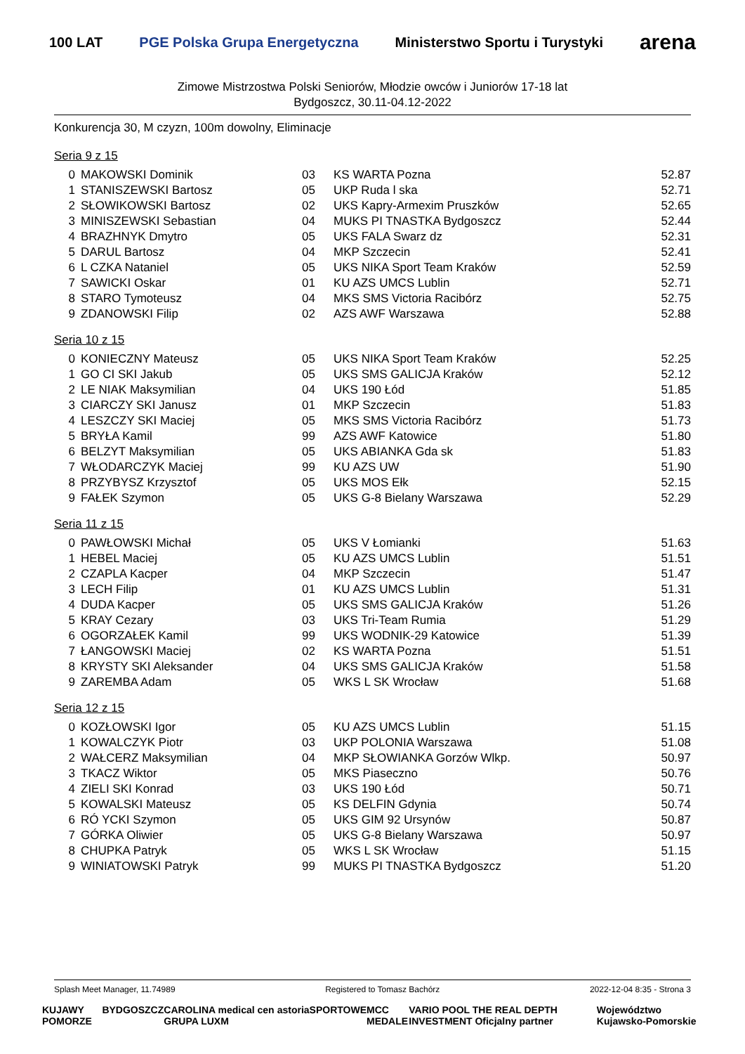100 LAT PGE Polska Grupa Energetyczna Ministerstwo Sportu i Turystyki arena
Zimowe Mistrzostwa Polski Seniorów, Młodzie owców i Juniorów 17-18 lat
Bydgoszcz, 30.11-04.12-2022
Konkurencja 30, M czyzn, 100m dowolny, Eliminacje
Seria 9 z 15
| 0 | MAKOWSKI Dominik | 03 | KS WARTA Pozna | 52.87 |
| 1 | STANISZEWSKI Bartosz | 05 | UKP Ruda l ska | 52.71 |
| 2 | SŁOWIKOWSKI Bartosz | 02 | UKS Kapry-Armexim Pruszków | 52.65 |
| 3 | MINISZEWSKI Sebastian | 04 | MUKS PI TNASTKA Bydgoszcz | 52.44 |
| 4 | BRAZHNYK Dmytro | 05 | UKS FALA Swarz dz | 52.31 |
| 5 | DARUL Bartosz | 04 | MKP Szczecin | 52.41 |
| 6 | L CZKA Nataniel | 05 | UKS NIKA Sport Team Kraków | 52.59 |
| 7 | SAWICKI Oskar | 01 | KU AZS UMCS Lublin | 52.71 |
| 8 | STARO Tymoteusz | 04 | MKS SMS Victoria Racibórz | 52.75 |
| 9 | ZDANOWSKI Filip | 02 | AZS AWF Warszawa | 52.88 |
Seria 10 z 15
| 0 | KONIECZNY Mateusz | 05 | UKS NIKA Sport Team Kraków | 52.25 |
| 1 | GO CI SKI Jakub | 05 | UKS SMS GALICJA Kraków | 52.12 |
| 2 | LE NIAK Maksymilian | 04 | UKS 190 Łód | 51.85 |
| 3 | CIARCZY SKI Janusz | 01 | MKP Szczecin | 51.83 |
| 4 | LESZCZY SKI Maciej | 05 | MKS SMS Victoria Racibórz | 51.73 |
| 5 | BRYŁA Kamil | 99 | AZS AWF Katowice | 51.80 |
| 6 | BELZYT Maksymilian | 05 | UKS ABIANKA Gda sk | 51.83 |
| 7 | WŁODARCZYK Maciej | 99 | KU AZS UW | 51.90 |
| 8 | PRZYBYSZ Krzysztof | 05 | UKS MOS Ełk | 52.15 |
| 9 | FAŁEK Szymon | 05 | UKS G-8 Bielany Warszawa | 52.29 |
Seria 11 z 15
| 0 | PAWŁOWSKI Michał | 05 | UKS V Łomianki | 51.63 |
| 1 | HEBEL Maciej | 05 | KU AZS UMCS Lublin | 51.51 |
| 2 | CZAPLA Kacper | 04 | MKP Szczecin | 51.47 |
| 3 | LECH Filip | 01 | KU AZS UMCS Lublin | 51.31 |
| 4 | DUDA Kacper | 05 | UKS SMS GALICJA Kraków | 51.26 |
| 5 | KRAY Cezary | 03 | UKS Tri-Team Rumia | 51.29 |
| 6 | OGORZAŁEK Kamil | 99 | UKS WODNIK-29 Katowice | 51.39 |
| 7 | ŁANGOWSKI Maciej | 02 | KS WARTA Pozna | 51.51 |
| 8 | KRYSTY SKI Aleksander | 04 | UKS SMS GALICJA Kraków | 51.58 |
| 9 | ZAREMBA Adam | 05 | WKS L SK Wrocław | 51.68 |
Seria 12 z 15
| 0 | KOZŁOWSKI Igor | 05 | KU AZS UMCS Lublin | 51.15 |
| 1 | KOWALCZYK Piotr | 03 | UKP POLONIA Warszawa | 51.08 |
| 2 | WAŁCERZ Maksymilian | 04 | MKP SŁOWIANKA Gorzów Wlkp. | 50.97 |
| 3 | TKACZ Wiktor | 05 | MKS Piaseczno | 50.76 |
| 4 | ZIELI SKI Konrad | 03 | UKS 190 Łód | 50.71 |
| 5 | KOWALSKI Mateusz | 05 | KS DELFIN Gdynia | 50.74 |
| 6 | RÓ YCKI Szymon | 05 | UKS GIM 92 Ursynów | 50.87 |
| 7 | GÓRKA Oliwier | 05 | UKS G-8 Bielany Warszawa | 50.97 |
| 8 | CHUPKA Patryk | 05 | WKS L SK Wrocław | 51.15 |
| 9 | WINIATOWSKI Patryk | 99 | MUKS PI TNASTKA Bydgoszcz | 51.20 |
Splash Meet Manager, 11.74989 Registered to Tomasz Bachórz 2022-12-04 8:35 - Strona 3
KUJAWY POMORZE BYDGOSZCZ CAROLINA medical cen GRUPA LUXM astoria SPORTOWE MCC MEDALE VARIO POOL THE REAL DEPTH INVESTMENT Oficjalny partner Województwo Kujawsko-Pomorskie